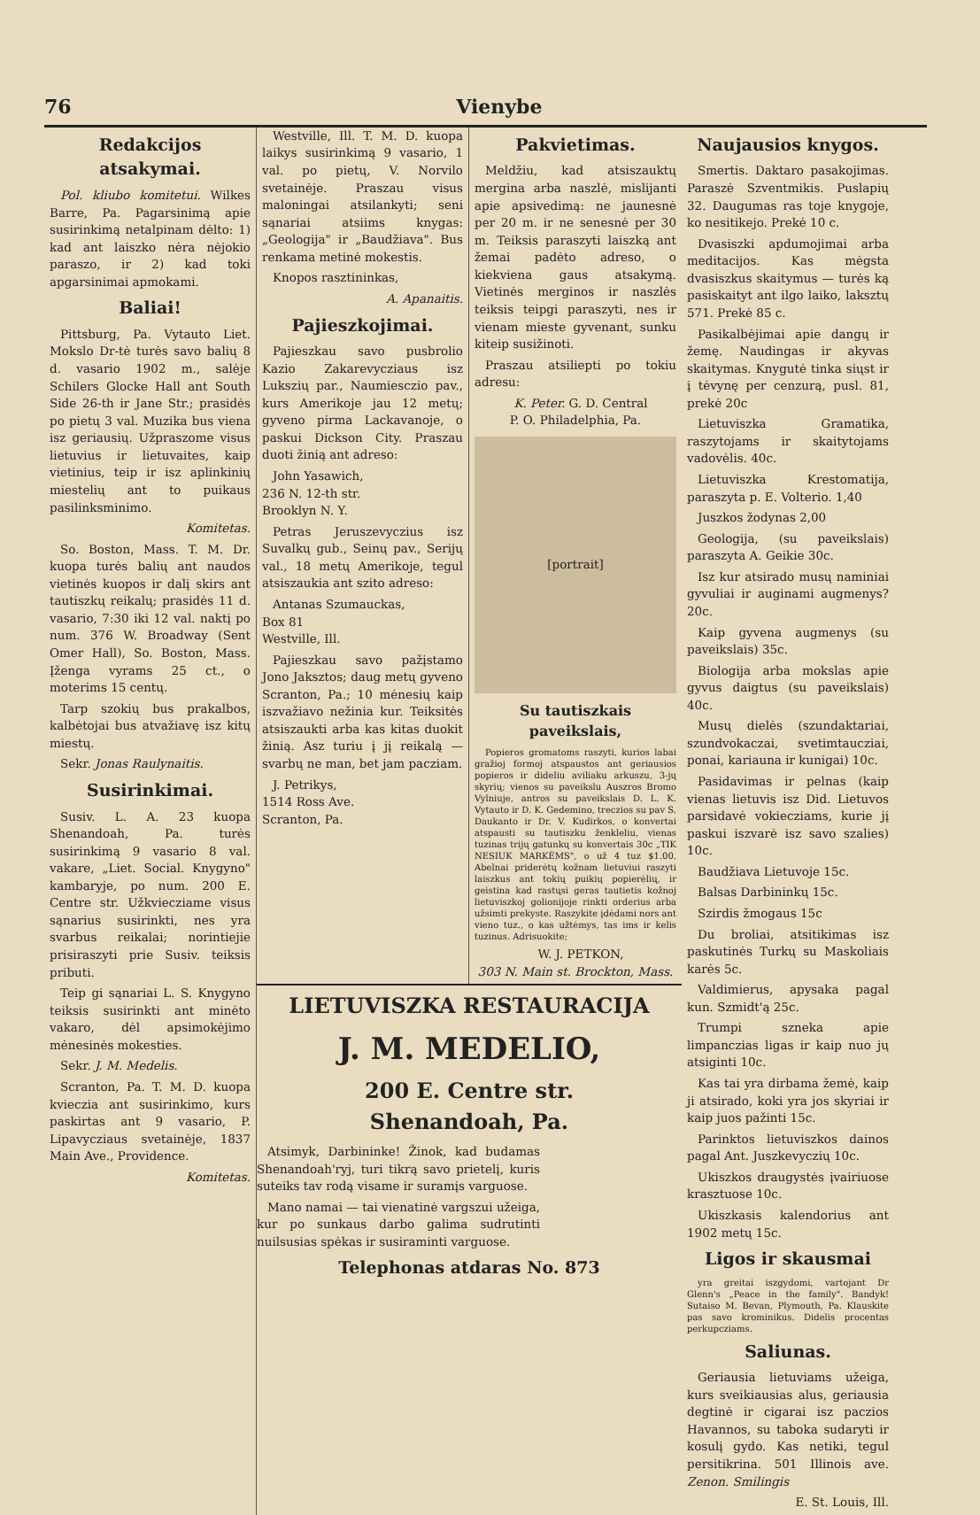76 Vienybe
Redakcijos atsakymai.
Pol. kliubo komitetui. Wilkes Barre, Pa. Pagarsinimą apie susirinkimą netalpinam dėlto: 1) kad ant laiszko nėra nėjokio paraszo, ir 2) kad toki apgarsinimai apmokami.
Baliai!
Pittsburg, Pa. Vytauto Liet. Mokslo Dr-tė turės savo balių 8 d. vasario 1902 m., salėje Schilers Glocke Hall ant South Side 26-th ir Jane Str.; prasidės po pietų 3 val. Muzika bus viena isz geriausių. Užpraszome visus lietuvius ir lietuvaites, kaip vietinius, teip ir isz aplinkinių miestelių ant to puikaus pasilinksminimo.
Komitetas.
So. Boston, Mass. T. M. Dr. kuopa turės balių ant naudos vietinės kuopos ir dalį skirs ant tautiszkų reikalų; prasidės 11 d. vasario, 7:30 iki 12 val. naktį po num. 376 W. Broadway (Sent Omer Hall), So. Boston, Mass. Įženga vyrams 25 ct., o moterims 15 centų.
Tarp szokių bus prakalbos, kalbėtojai bus atvažiavę isz kitų miestų.
Sekr. Jonas Raulynaitis.
Susirinkimai.
Susiv. L. A. 23 kuopa Shenandoah, Pa. turės susirinkimą 9 vasario 8 val. vakare, „Liet. Social. Knygyno" kambaryje, po num. 200 E. Centre str. Užkviecziame visus sąnarius susirinkti, nes yra svarbus reikalai; norintiejie prisiraszyti prie Susiv. teiksis pributi.
Teip gi sąnariai L. S. Knygyno teiksis susirinkti ant minėto vakaro, dėl apsimokėjimo mėnesinės mokesties.
Sekr. J. M. Medelis.
Scranton, Pa. T. M. D. kuopa kvieczia ant susirinkimo, kurs paskirtas ant 9 vasario, P. Lipavycziaus svetainėje, 1837 Main Ave., Providence.
Komitetas.
Westville, Ill. T. M. D. kuopa laikys susirinkimą 9 vasario, 1 val. po pietų, V. Norvilo svetainėje. Praszau visus maloningai atsilankyti; seni sąnariai atsiims knygas: „Geologija" ir „Baudžiava". Bus renkama metinė mokestis.
Knopos rasztininkas,
A. Apanaitis.
Pajieszkojimai.
Pajieszkau savo pusbrolio Kazio Zakarevycziaus isz Lukszių par., Naumiesczio pav., kurs Amerikoje jau 12 metų; gyveno pirma Lackavanoje, o paskui Dickson City. Praszau duoti žinią ant adreso:
John Yasawich,
236 N. 12-th str.
Brooklyn N. Y.
Petras Jeruszevyczius isz Suvalkų gub., Seinų pav., Serijų val., 18 metų Amerikoje, tegul atsiszaukia ant szito adreso:
Antanas Szumauckas,
Box 81
Westville, Ill.
Pajieszkau savo pažįstamo Jono Jaksztos; daug metų gyveno Scranton, Pa.; 10 mėnesių kaip iszvažiavo nežinia kur. Teiksitės atsiszaukti arba kas kitas duokit žinią. Asz turiu į jį reikalą — svarbų ne man, bet jam pacziam.
J. Petrikys,
1514 Ross Ave.
Scranton, Pa.
Pakvietimas.
Meldžiu, kad atsiszauktų mergina arba naszlė, mislijanti apie apsivedimą: ne jaunesnė per 20 m. ir ne senesnė per 30 m. Teiksis paraszyti laiszką ant žemai padėto adreso, o kiekviena gaus atsakymą. Vietinės merginos ir naszlės teiksis teipgi paraszyti, nes ir vienam mieste gyvenant, sunku kiteip susižinoti.
Praszau atsiliepti po tokiu adresu:
K. Peter. G. D. Central
P. O. Philadelphia, Pa.
[portrait]
Su tautiszkais paveikslais,
Popieros gromatoms raszyti, kurios labai gražioj formoj atspaustos ant geriausios popieros ir dideliu aviliaku arkuszu, 3-jų skyrių; vienos su paveikslu Auszros Bromo Vylniuje, antros su paveikslais D. L. K. Vytauto ir D. K. Gedemino, treczios su pav S. Daukanto ir Dr. V. Kudirkos, o konvertai atspausti su tautiszku ženkleliu, vienas tuzinas trijų gatunkų su konvertais 30c „TIK NESIUK MARKĖMS", o už 4 tuz $1.00. Abelnai priderėtų kožnam lietuviui raszyti laiszkus ant tokių puikių popierėlių, ir geistina kad rastųsi geras tautietis kožnoj lietuviszkoj golionijoje rinkti orderius arba užsimti prekyste. Raszykite įdėdami nors ant vieno tuz., o kas užtėmys, tas ims ir kelis tuzinus. Adrisuokite;
W. J. PETKON,
303 N. Main st. Brockton, Mass.
LIETUVISZKA RESTAURACIJA
J. M. MEDELIO,
200 E. Centre str.
Shenandoah, Pa.
Atsimyk, Darbininke! Žinok, kad budamas Shenandoah'ryj, turi tikrą savo prietelį, kuris suteiks tav rodą visame ir suramįs varguose.
Mano namai — tai vienatinė vargszui užeiga, kur po sunkaus darbo galima sudrutinti nuilsusias spėkas ir susiraminti varguose.
Telephonas atdaras No. 873
Naujausios knygos.
Smertis. Daktaro pasakojimas. Paraszė Szventmikis. Puslapių 32. Daugumas ras toje knygoje, ko nesitikejo. Prekė 10 c.
Dvasiszki apdumojimai arba meditacijos. Kas mėgsta dvasiszkus skaitymus — turės ką pasiskaityt ant ilgo laiko, laksztų 571. Prekė 85 c.
Pasikalbėjimai apie dangų ir žemę. Naudingas ir akyvas skaitymas. Knygutė tinka siųst ir į tėvynę per cenzurą, pusl. 81, prekė 20c
Lietuviszka Gramatika, raszytojams ir skaitytojams vadovėlis. 40c.
Lietuviszka Krestomatija, paraszyta p. E. Volterio. 1,40
Juszkos žodynas 2,00
Geologija, (su paveikslais) paraszyta A. Geikie 30c.
Isz kur atsirado musų naminiai gyvuliai ir auginami augmenys? 20c.
Kaip gyvena augmenys (su paveikslais) 35c.
Biologija arba mokslas apie gyvus daigtus (su paveikslais) 40c.
Musų dielės (szundaktariai, szundvokaczai, svetimtaucziai, ponai, kariauna ir kunigai) 10c.
Pasidavimas ir pelnas (kaip vienas lietuvis isz Did. Lietuvos parsidavė vokiecziams, kurie jį paskui iszvarė isz savo szalies) 10c.
Baudžiava Lietuvoje 15c.
Balsas Darbininkų 15c.
Szirdis žmogaus 15c
Du broliai, atsitikimas isz paskutinės Turkų su Maskoliais karės 5c.
Valdimierus, apysaka pagal kun. Szmidt'ą 25c.
Trumpi szneka apie limpanczias ligas ir kaip nuo jų atsiginti 10c.
Kas tai yra dirbama žemė, kaip ji atsirado, koki yra jos skyriai ir kaip juos pažinti 15c.
Parinktos lietuviszkos dainos pagal Ant. Juszkevyczių 10c.
Ukiszkos draugystės įvairiuose krasztuose 10c.
Ukiszkasis kalendorius ant 1902 metų 15c.
Ligos ir skausmai
yra greitai iszgydomi, vartojant Dr Glenn's „Peace in the family". Bandyk! Sutaiso M. Bevan, Plymouth, Pa. Klauskite pas savo krominikus. Didelis procentas perkupcziams.
Saliunas.
Geriausia lietuviams užeiga, kurs sveikiausias alus, geriausia degtinė ir cigarai isz paczios Havannos, su taboka sudaryti ir kosulį gydo. Kas netiki, tegul persitikrina. 501 Illinois ave. Zenon. Smilingis
E. St. Louis, Ill.